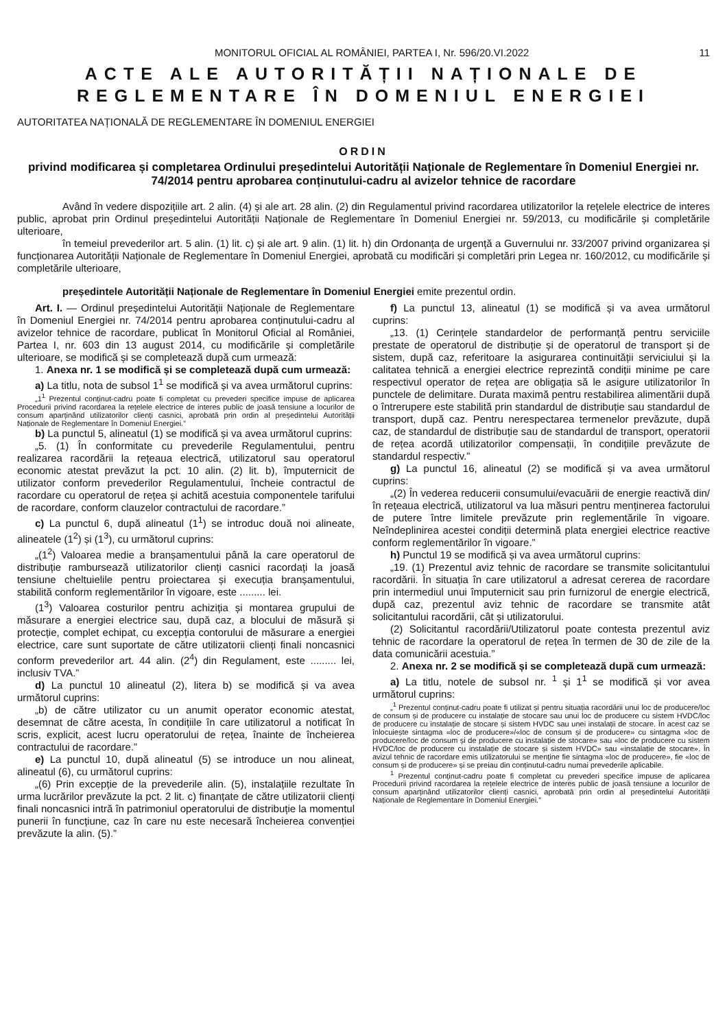MONITORUL OFICIAL AL ROMÂNIEI, PARTEA I, Nr. 596/20.VI.2022 11
ACTE ALE AUTORITĂȚII NAȚIONALE DE REGLEMENTARE ÎN DOMENIUL ENERGIEI
AUTORITATEA NAȚIONALĂ DE REGLEMENTARE ÎN DOMENIUL ENERGIEI
ORDIN
privind modificarea și completarea Ordinului președintelui Autorității Naționale de Reglementare în Domeniul Energiei nr. 74/2014 pentru aprobarea conținutului-cadru al avizelor tehnice de racordare
Având în vedere dispozițiile art. 2 alin. (4) și ale art. 28 alin. (2) din Regulamentul privind racordarea utilizatorilor la rețelele electrice de interes public, aprobat prin Ordinul președintelui Autorității Naționale de Reglementare în Domeniul Energiei nr. 59/2013, cu modificările și completările ulterioare,
în temeiul prevederilor art. 5 alin. (1) lit. c) și ale art. 9 alin. (1) lit. h) din Ordonanța de urgență a Guvernului nr. 33/2007 privind organizarea și funcționarea Autorității Naționale de Reglementare în Domeniul Energiei, aprobată cu modificări și completări prin Legea nr. 160/2012, cu modificările și completările ulterioare,
președintele Autorității Naționale de Reglementare în Domeniul Energiei emite prezentul ordin.
Art. I. — Ordinul președintelui Autorității Naționale de Reglementare în Domeniul Energiei nr. 74/2014 pentru aprobarea conținutului-cadru al avizelor tehnice de racordare, publicat în Monitorul Oficial al României, Partea I, nr. 603 din 13 august 2014, cu modificările și completările ulterioare, se modifică și se completează după cum urmează:
1. Anexa nr. 1 se modifică și se completează după cum urmează:
a) La titlu, nota de subsol 1<sup>1</sup> se modifică și va avea următorul cuprins:
„1<sup>1</sup> Prezentul conținut-cadru poate fi completat cu prevederi specifice impuse de aplicarea Procedurii privind racordarea la rețelele electrice de interes public de joasă tensiune a locurilor de consum aparținând utilizatorilor clienți casnici, aprobată prin ordin al președintelui Autorității Naționale de Reglementare în Domeniul Energiei.”
b) La punctul 5, alineatul (1) se modifică și va avea următorul cuprins:
„5. (1) În conformitate cu prevederile Regulamentului, pentru realizarea racordării la rețeaua electrică, utilizatorul sau operatorul economic atestat prevăzut la pct. 10 alin. (2) lit. b), împuternicit de utilizator conform prevederilor Regulamentului, încheie contractul de racordare cu operatorul de rețea și achită acestuia componentele tarifului de racordare, conform clauzelor contractului de racordare.”
c) La punctul 6, după alineatul (1<sup>1</sup>) se introduc două noi alineate, alineatele (1<sup>2</sup>) și (1<sup>3</sup>), cu următorul cuprins:
„(1<sup>2</sup>) Valoarea medie a branșamentului până la care operatorul de distribuție rambursează utilizatorilor clienți casnici racordați la joasă tensiune cheltuielile pentru proiectarea și execuția branșamentului, stabilită conform reglementărilor în vigoare, este ......... lei.
(1<sup>3</sup>) Valoarea costurilor pentru achiziția și montarea grupului de măsurare a energiei electrice sau, după caz, a blocului de măsură și protecție, complet echipat, cu excepția contorului de măsurare a energiei electrice, care sunt suportate de către utilizatorii clienți finali noncasnici conform prevederilor art. 44 alin. (2<sup>4</sup>) din Regulament, este ......... lei, inclusiv TVA.”
d) La punctul 10 alineatul (2), litera b) se modifică și va avea următorul cuprins:
„b) de către utilizator cu un anumit operator economic atestat, desemnat de către acesta, în condițiile în care utilizatorul a notificat în scris, explicit, acest lucru operatorului de rețea, înainte de încheierea contractului de racordare.”
e) La punctul 10, după alineatul (5) se introduce un nou alineat, alineatul (6), cu următorul cuprins:
„(6) Prin excepție de la prevederile alin. (5), instalațiile rezultate în urma lucrărilor prevăzute la pct. 2 lit. c) finanțate de către utilizatorii clienți finali noncasnici intră în patrimoniul operatorului de distribuție la momentul punerii în funcțiune, caz în care nu este necesară încheierea convenției prevăzute la alin. (5).”
f) La punctul 13, alineatul (1) se modifică și va avea următorul cuprins:
„13. (1) Cerințele standardelor de performanță pentru serviciile prestate de operatorul de distribuție și de operatorul de transport și de sistem, după caz, referitoare la asigurarea continuității serviciului și la calitatea tehnică a energiei electrice reprezintă condiții minime pe care respectivul operator de rețea are obligația să le asigure utilizatorilor în punctele de delimitare. Durata maximă pentru restabilirea alimentării după o întrerupere este stabilită prin standardul de distribuție sau standardul de transport, după caz. Pentru nerespectarea termenelor prevăzute, după caz, de standardul de distribuție sau de standardul de transport, operatorii de rețea acordă utilizatorilor compensații, în condițiile prevăzute de standardul respectiv.”
g) La punctul 16, alineatul (2) se modifică și va avea următorul cuprins:
„(2) În vederea reducerii consumului/evacuării de energie reactivă din/în rețeaua electrică, utilizatorul va lua măsuri pentru menținerea factorului de putere între limitele prevăzute prin reglementările în vigoare. Neîndeplinirea acestei condiții determină plata energiei electrice reactive conform reglementărilor în vigoare.”
h) Punctul 19 se modifică și va avea următorul cuprins:
„19. (1) Prezentul aviz tehnic de racordare se transmite solicitantului racordării. În situația în care utilizatorul a adresat cererea de racordare prin intermediul unui împuternicit sau prin furnizorul de energie electrică, după caz, prezentul aviz tehnic de racordare se transmite atât solicitantului racordării, cât și utilizatorului.
(2) Solicitantul racordării/Utilizatorul poate contesta prezentul aviz tehnic de racordare la operatorul de rețea în termen de 30 de zile de la data comunicării acestuia.”
2. Anexa nr. 2 se modifică și se completează după cum urmează:
a) La titlu, notele de subsol nr. <sup>1</sup> și 1<sup>1</sup> se modifică și vor avea următorul cuprins:
„<sup>1</sup> Prezentul conținut-cadru poate fi utilizat și pentru situația racordării unui loc de producere/loc de consum și de producere cu instalație de stocare sau unui loc de producere cu sistem HVDC/loc de producere cu instalație de stocare și sistem HVDC sau unei instalații de stocare. În acest caz se înlocuiește sintagma «loc de producere»/«loc de consum și de producere» cu sintagma «loc de producere/loc de consum și de producere cu instalație de stocare» sau «loc de producere cu sistem HVDC/loc de producere cu instalație de stocare și sistem HVDC» sau «instalație de stocare». În avizul tehnic de racordare emis utilizatorului se menține fie sintagma «loc de producere», fie «loc de consum și de producere» și se preiau din conținutul-cadru numai prevederile aplicabile.
<sup>1</sup> Prezentul conținut-cadru poate fi completat cu prevederi specifice impuse de aplicarea Procedurii privind racordarea la rețelele electrice de interes public de joasă tensiune a locurilor de consum aparținând utilizatorilor clienți casnici, aprobată prin ordin al președintelui Autorității Naționale de Reglementare în Domeniul Energiei.”